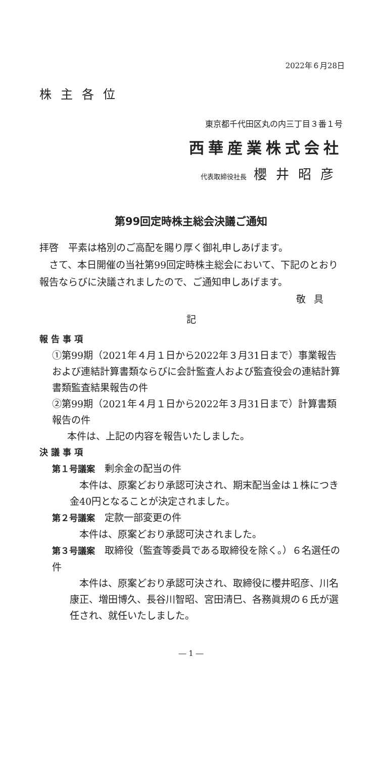2022年６月28日
株主各位
東京都千代田区丸の内三丁目３番１号
西華産業株式会社
代表取締役社長 櫻井昭彦
第99回定時株主総会決議ご通知
拝啓　平素は格別のご高配を賜り厚く御礼申しあげます。
　さて、本日開催の当社第99回定時株主総会において、下記のとおり報告ならびに決議されましたので、ご通知申しあげます。
敬具
記
報 告 事 項
①第99期（2021年４月１日から2022年３月31日まで）事業報告および連結計算書類ならびに会計監査人および監査役会の連結計算書類監査結果報告の件
②第99期（2021年４月１日から2022年３月31日まで）計算書類報告の件
本件は、上記の内容を報告いたしました。
決 議 事 項
第１号議案　剰余金の配当の件
　本件は、原案どおり承認可決され、期末配当金は１株につき金40円となることが決定されました。
第２号議案　定款一部変更の件
　本件は、原案どおり承認可決されました。
第３号議案　取締役（監査等委員である取締役を除く。）６名選任の件
　本件は、原案どおり承認可決され、取締役に櫻井昭彦、川名康正、増田博久、長谷川智昭、宮田清巳、各務眞規の６氏が選任され、就任いたしました。
― 1 ―